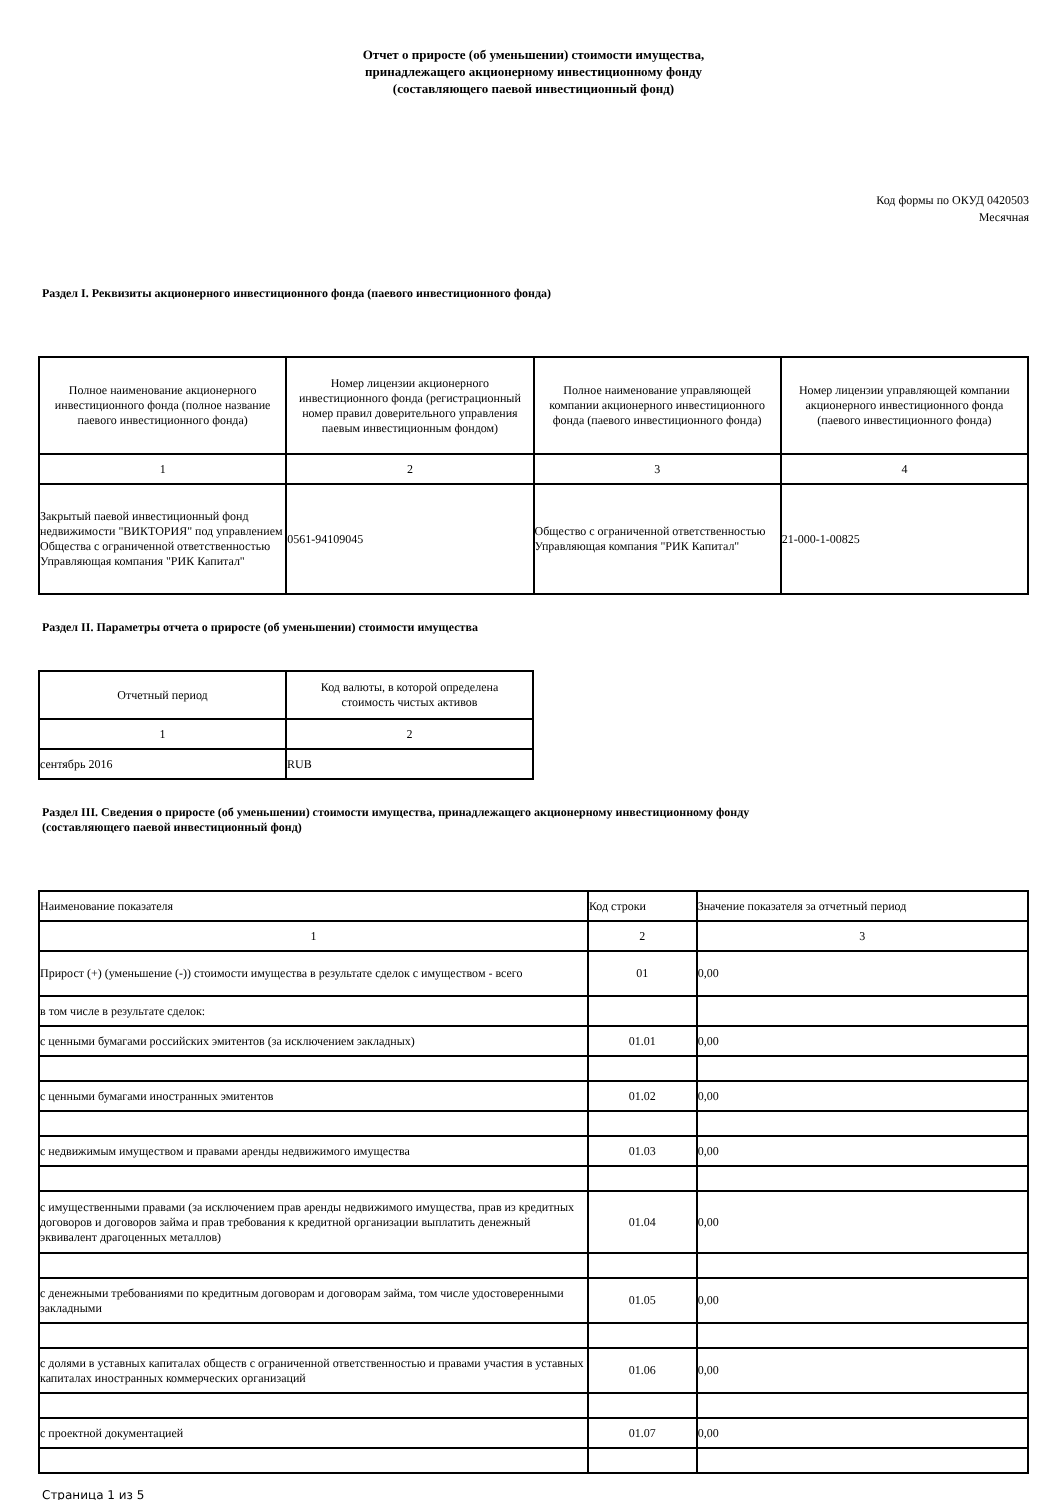Отчет о приросте (об уменьшении) стоимости имущества,
принадлежащего акционерному инвестиционному фонду
(составляющего паевой инвестиционный фонд)
Код формы по ОКУД 0420503
Месячная
Раздел I. Реквизиты акционерного инвестиционного фонда (паевого инвестиционного фонда)
| Полное наименование акционерного инвестиционного фонда (полное название паевого инвестиционного фонда) | Номер лицензии акционерного инвестиционного фонда (регистрационный номер правил доверительного управления паевым инвестиционным фондом) | Полное наименование управляющей компании акционерного инвестиционного фонда (паевого инвестиционного фонда) | Номер лицензии управляющей компании акционерного инвестиционного фонда (паевого инвестиционного фонда) |
| --- | --- | --- | --- |
| 1 | 2 | 3 | 4 |
| Закрытый паевой инвестиционный фонд недвижимости "ВИКТОРИЯ" под управлением Общества с ограниченной ответственностью Управляющая компания "РИК Капитал" | 0561-94109045 | Общество с ограниченной ответственностью Управляющая компания "РИК Капитал" | 21-000-1-00825 |
Раздел II. Параметры отчета о приросте (об уменьшении) стоимости имущества
| Отчетный период | Код валюты, в которой определена стоимость чистых активов |
| --- | --- |
| 1 | 2 |
| сентябрь 2016 | RUB |
Раздел III. Сведения о приросте (об уменьшении) стоимости имущества, принадлежащего акционерному инвестиционному фонду
(составляющего паевой инвестиционный фонд)
| Наименование показателя | Код строки | Значение показателя за отчетный период |
| 1 | 2 | 3 |
| Прирост (+) (уменьшение (-)) стоимости имущества в результате сделок с имуществом - всего | 01 | 0,00 |
| в том числе в результате сделок: | | |
| с ценными бумагами российских эмитентов (за исключением закладных) | 01.01 | 0,00 |
| с ценными бумагами иностранных эмитентов | 01.02 | 0,00 |
| с недвижимым имуществом и правами аренды недвижимого имущества | 01.03 | 0,00 |
| с имущественными правами (за исключением прав аренды недвижимого имущества, прав из кредитных договоров и договоров займа и прав требования к кредитной организации выплатить денежный эквивалент драгоценных металлов) | 01.04 | 0,00 |
| с денежными требованиями по кредитным договорам и договорам займа, том числе удостоверенными закладными | 01.05 | 0,00 |
| с долями в уставных капиталах обществ с ограниченной ответственностью и правами участия в уставных капиталах иностранных коммерческих организаций | 01.06 | 0,00 |
| с проектной документацией | 01.07 | 0,00 |
Страница 1 из 5